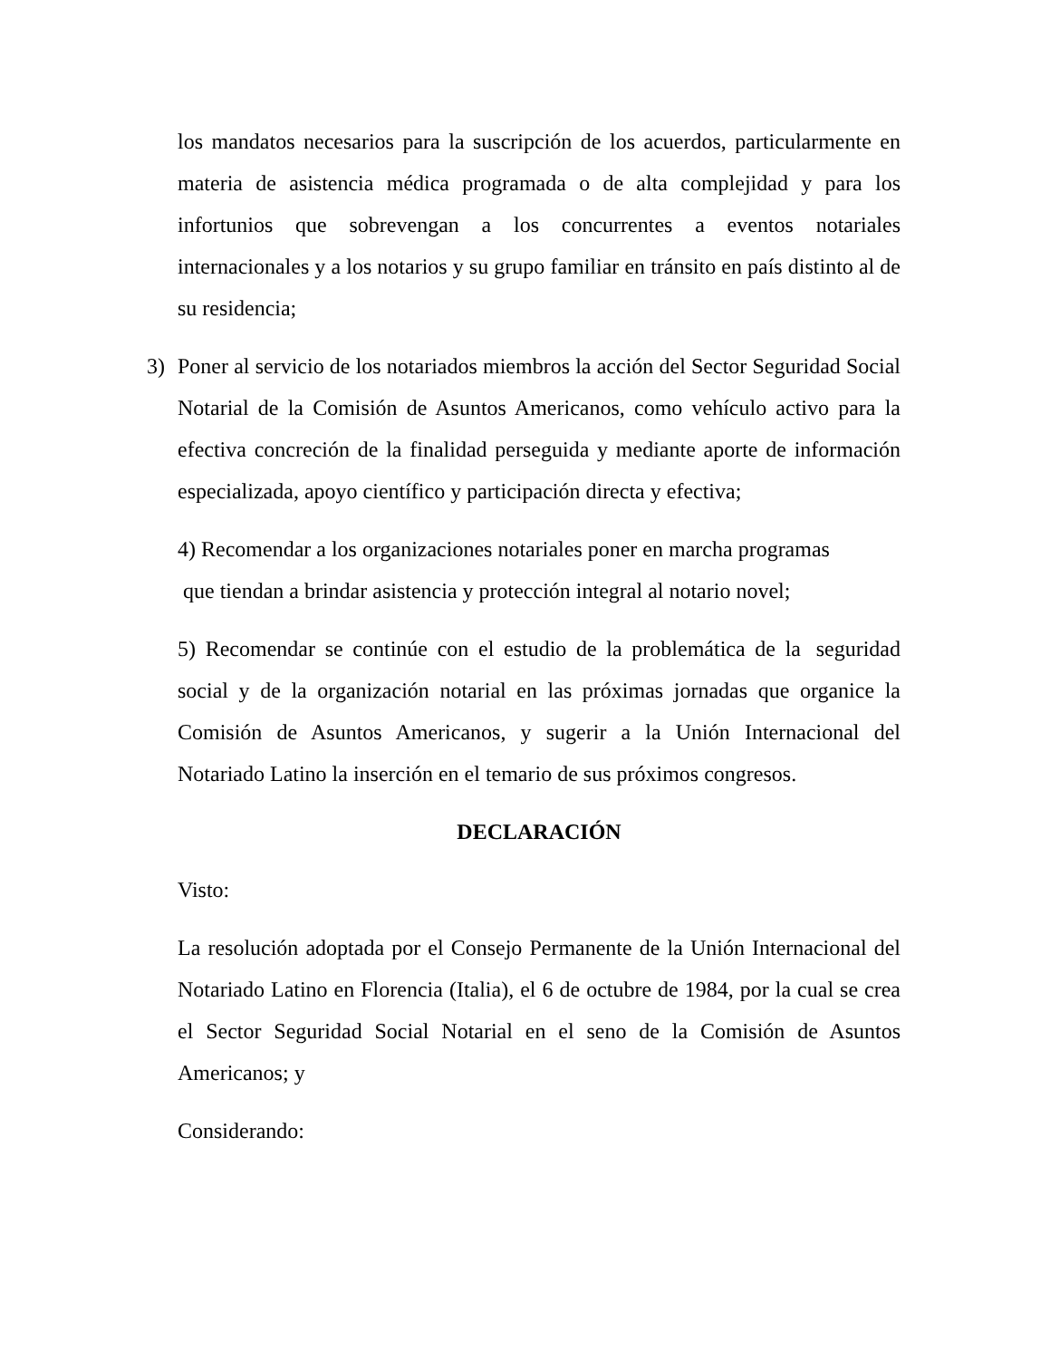los mandatos necesarios para la suscripción de los acuerdos, particularmente en materia de asistencia médica programada o de alta complejidad y para los infortunios que sobrevengan a los concurrentes a eventos notariales internacionales y a los notarios y su grupo familiar en tránsito en país distinto al de su residencia;
3) Poner al servicio de los notariados miembros la acción del Sector Seguridad Social Notarial de la Comisión de Asuntos Americanos, como vehículo activo para la efectiva concreción de la finalidad perseguida y mediante aporte de información especializada, apoyo científico y participación directa y efectiva;
4) Recomendar a los organizaciones notariales poner en marcha programas
que tiendan a brindar asistencia y protección integral al notario novel;
5) Recomendar se continúe con el estudio de la problemática de la seguridad social y de la organización notarial en las próximas jornadas que organice la Comisión de Asuntos Americanos, y sugerir a la Unión Internacional del Notariado Latino la inserción en el temario de sus próximos congresos.
DECLARACIÓN
Visto:
La resolución adoptada por el Consejo Permanente de la Unión Internacional del Notariado Latino en Florencia (Italia), el 6 de octubre de 1984, por la cual se crea el Sector Seguridad Social Notarial en el seno de la Comisión de Asuntos Americanos; y
Considerando: